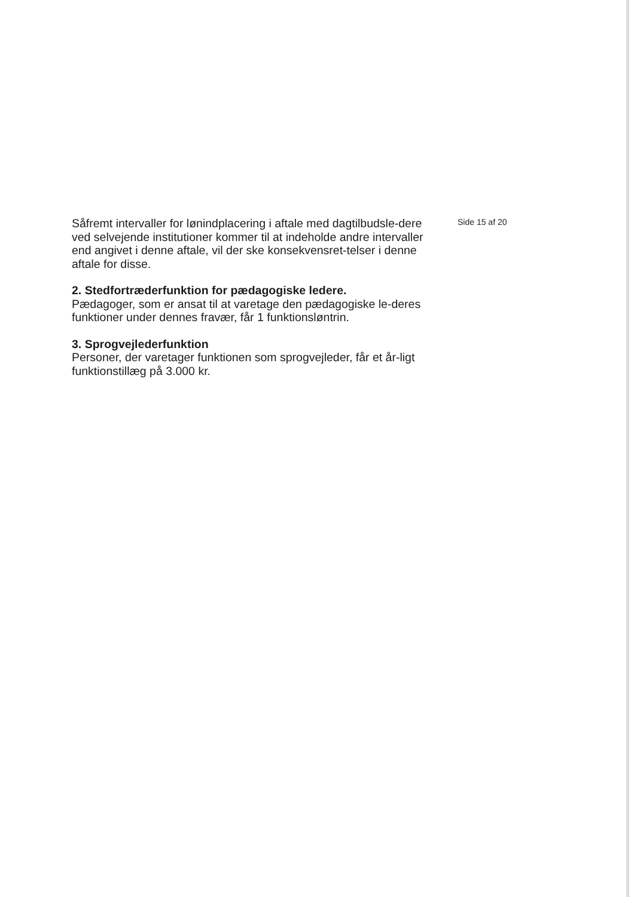Såfremt intervaller for lønindplacering i aftale med dagtilbudsle-dere ved selvejende institutioner kommer til at indeholde andre intervaller end angivet i denne aftale, vil der ske konsekvensret-telser i denne aftale for disse.
2. Stedfortræderfunktion for pædagogiske ledere.
Pædagoger, som er ansat til at varetage den pædagogiske le-deres funktioner under dennes fravær, får 1 funktionsløntrin.
3. Sprogvejlederfunktion
Personer, der varetager funktionen som sprogvejleder, får et år-ligt funktionstillæg på 3.000 kr.
Side 15 af 20